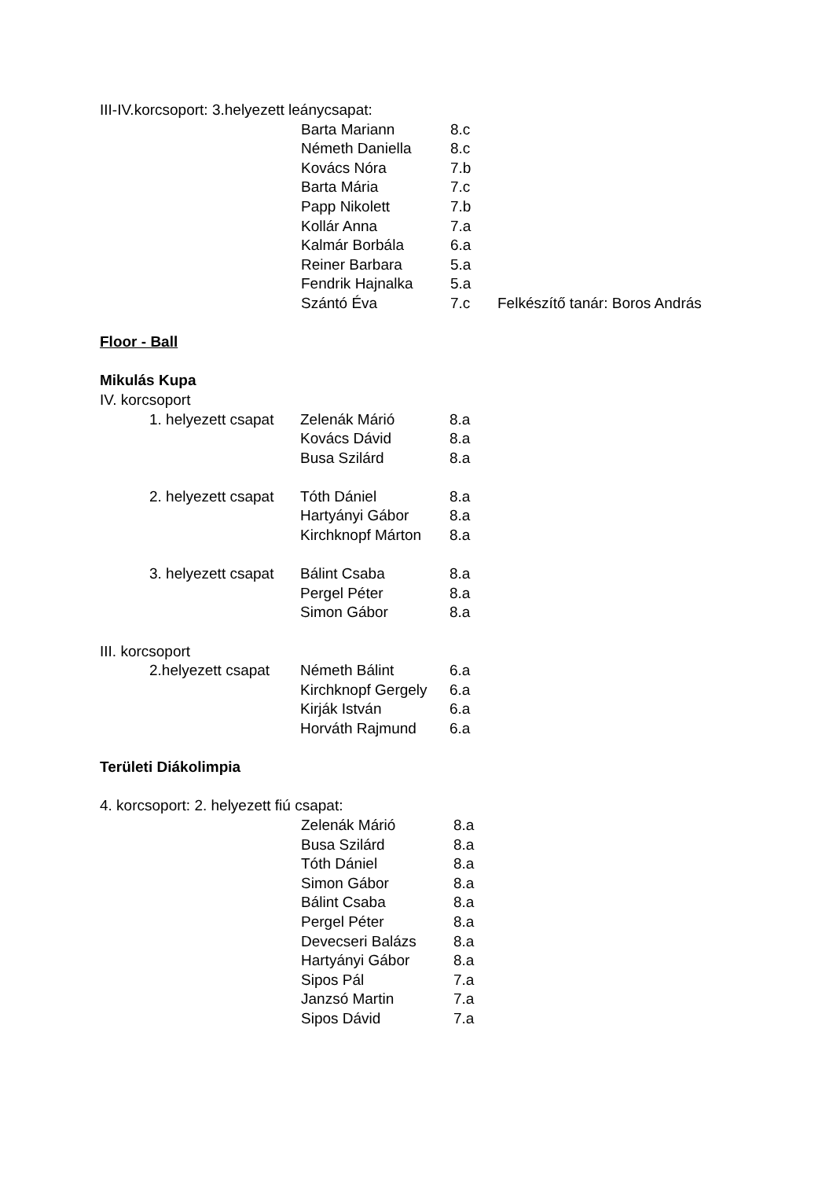III-IV.korcsoport: 3.helyezett leánycsapat:
Barta Mariann 8.c
Németh Daniella 8.c
Kovács Nóra 7.b
Barta Mária 7.c
Papp Nikolett 7.b
Kollár Anna 7.a
Kalmár Borbála 6.a
Reiner Barbara 5.a
Fendrik Hajnalka 5.a
Szántó Éva 7.c Felkészítő tanár: Boros András
Floor - Ball
Mikulás Kupa
IV. korcsoport
1. helyezett csapat Zelenák Márió 8.a
Kovács Dávid 8.a
Busa Szilárd 8.a
2. helyezett csapat Tóth Dániel 8.a
Hartyányi Gábor 8.a
Kirchknopf Márton 8.a
3. helyezett csapat Bálint Csaba 8.a
Pergel Péter 8.a
Simon Gábor 8.a
III. korcsoport
2.helyezett csapat Németh Bálint 6.a
Kirchknopf Gergely 6.a
Kirják István 6.a
Horváth Rajmund 6.a
Területi Diákolimpia
4. korcsoport: 2. helyezett fiú csapat:
Zelenák Márió 8.a
Busa Szilárd 8.a
Tóth Dániel 8.a
Simon Gábor 8.a
Bálint Csaba 8.a
Pergel Péter 8.a
Devecseri Balázs 8.a
Hartyányi Gábor 8.a
Sipos Pál 7.a
Janzsó Martin 7.a
Sipos Dávid 7.a